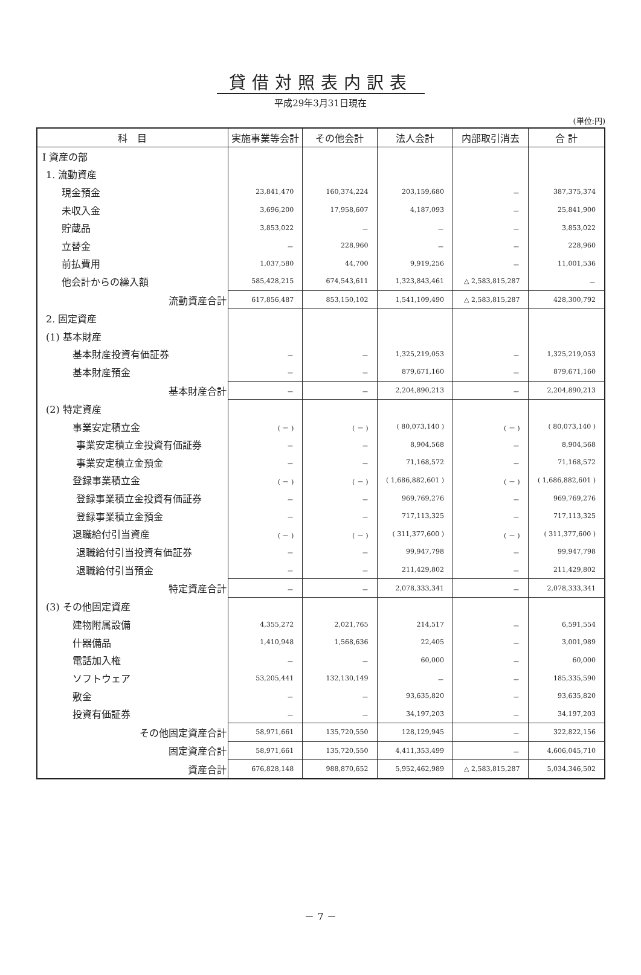貸借対照表内訳表
平成29年3月31日現在
(単位:円)
| 科 目 | 実施事業等会計 | その他会計 | 法人会計 | 内部取引消去 | 合 計 |
| --- | --- | --- | --- | --- | --- |
| Ⅰ 資産の部 | | | | | |
| 1. 流動資産 | | | | | |
| 現金預金 | 23,841,470 | 160,374,224 | 203,159,680 | － | 387,375,374 |
| 未収入金 | 3,696,200 | 17,958,607 | 4,187,093 | － | 25,841,900 |
| 貯蔵品 | 3,853,022 | － | － | － | 3,853,022 |
| 立替金 | － | 228,960 | － | － | 228,960 |
| 前払費用 | 1,037,580 | 44,700 | 9,919,256 | － | 11,001,536 |
| 他会計からの繰入額 | 585,428,215 | 674,543,611 | 1,323,843,461 | △ 2,583,815,287 | － |
| 流動資産合計 | 617,856,487 | 853,150,102 | 1,541,109,490 | △ 2,583,815,287 | 428,300,792 |
| 2. 固定資産 | | | | | |
| (1) 基本財産 | | | | | |
| 基本財産投資有価証券 | － | － | 1,325,219,053 | － | 1,325,219,053 |
| 基本財産預金 | － | － | 879,671,160 | － | 879,671,160 |
| 基本財産合計 | － | － | 2,204,890,213 | － | 2,204,890,213 |
| (2) 特定資産 | | | | | |
| 事業安定積立金 | ( － ) | ( － ) | ( 80,073,140 ) | ( － ) | ( 80,073,140 ) |
| 事業安定積立金投資有価証券 | － | － | 8,904,568 | － | 8,904,568 |
| 事業安定積立金預金 | － | － | 71,168,572 | － | 71,168,572 |
| 登録事業積立金 | ( － ) | ( － ) | ( 1,686,882,601 ) | ( － ) | ( 1,686,882,601 ) |
| 登録事業積立金投資有価証券 | － | － | 969,769,276 | － | 969,769,276 |
| 登録事業積立金預金 | － | － | 717,113,325 | － | 717,113,325 |
| 退職給付引当資産 | ( － ) | ( － ) | ( 311,377,600 ) | ( － ) | ( 311,377,600 ) |
| 退職給付引当投資有価証券 | － | － | 99,947,798 | － | 99,947,798 |
| 退職給付引当預金 | － | － | 211,429,802 | － | 211,429,802 |
| 特定資産合計 | － | － | 2,078,333,341 | － | 2,078,333,341 |
| (3) その他固定資産 | | | | | |
| 建物附属設備 | 4,355,272 | 2,021,765 | 214,517 | － | 6,591,554 |
| 什器備品 | 1,410,948 | 1,568,636 | 22,405 | － | 3,001,989 |
| 電話加入権 | － | － | 60,000 | － | 60,000 |
| ソフトウェア | 53,205,441 | 132,130,149 | － | － | 185,335,590 |
| 敷金 | － | － | 93,635,820 | － | 93,635,820 |
| 投資有価証券 | － | － | 34,197,203 | － | 34,197,203 |
| その他固定資産合計 | 58,971,661 | 135,720,550 | 128,129,945 | － | 322,822,156 |
| 固定資産合計 | 58,971,661 | 135,720,550 | 4,411,353,499 | － | 4,606,045,710 |
| 資産合計 | 676,828,148 | 988,870,652 | 5,952,462,989 | △ 2,583,815,287 | 5,034,346,502 |
－ 7 －